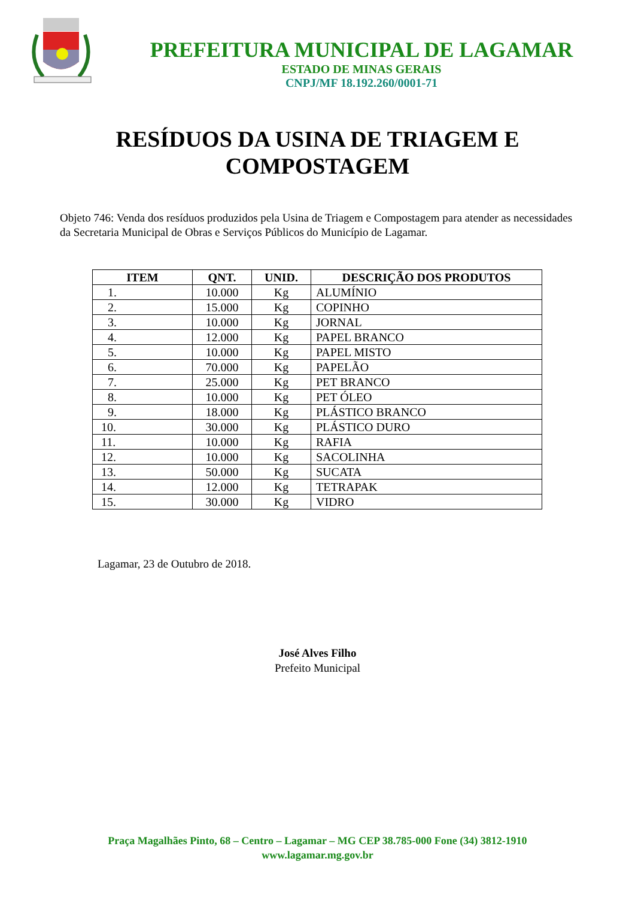PREFEITURA MUNICIPAL DE LAGAMAR
ESTADO DE MINAS GERAIS
CNPJ/MF 18.192.260/0001-71
RESÍDUOS DA USINA DE TRIAGEM E
COMPOSTAGEM
Objeto 746: Venda dos resíduos produzidos pela Usina de Triagem e Compostagem para atender as necessidades da Secretaria Municipal de Obras e Serviços Públicos do Município de Lagamar.
| ITEM | QNT. | UNID. | DESCRIÇÃO DOS PRODUTOS |
| --- | --- | --- | --- |
| 1. | 10.000 | Kg | ALUMÍNIO |
| 2. | 15.000 | Kg | COPINHO |
| 3. | 10.000 | Kg | JORNAL |
| 4. | 12.000 | Kg | PAPEL BRANCO |
| 5. | 10.000 | Kg | PAPEL MISTO |
| 6. | 70.000 | Kg | PAPELÃO |
| 7. | 25.000 | Kg | PET BRANCO |
| 8. | 10.000 | Kg | PET ÓLEO |
| 9. | 18.000 | Kg | PLÁSTICO BRANCO |
| 10. | 30.000 | Kg | PLÁSTICO DURO |
| 11. | 10.000 | Kg | RAFIA |
| 12. | 10.000 | Kg | SACOLINHA |
| 13. | 50.000 | Kg | SUCATA |
| 14. | 12.000 | Kg | TETRAPAK |
| 15. | 30.000 | Kg | VIDRO |
Lagamar, 23 de Outubro de 2018.
José Alves Filho
Prefeito Municipal
Praça Magalhães Pinto, 68 – Centro – Lagamar – MG CEP 38.785-000 Fone (34) 3812-1910
www.lagamar.mg.gov.br